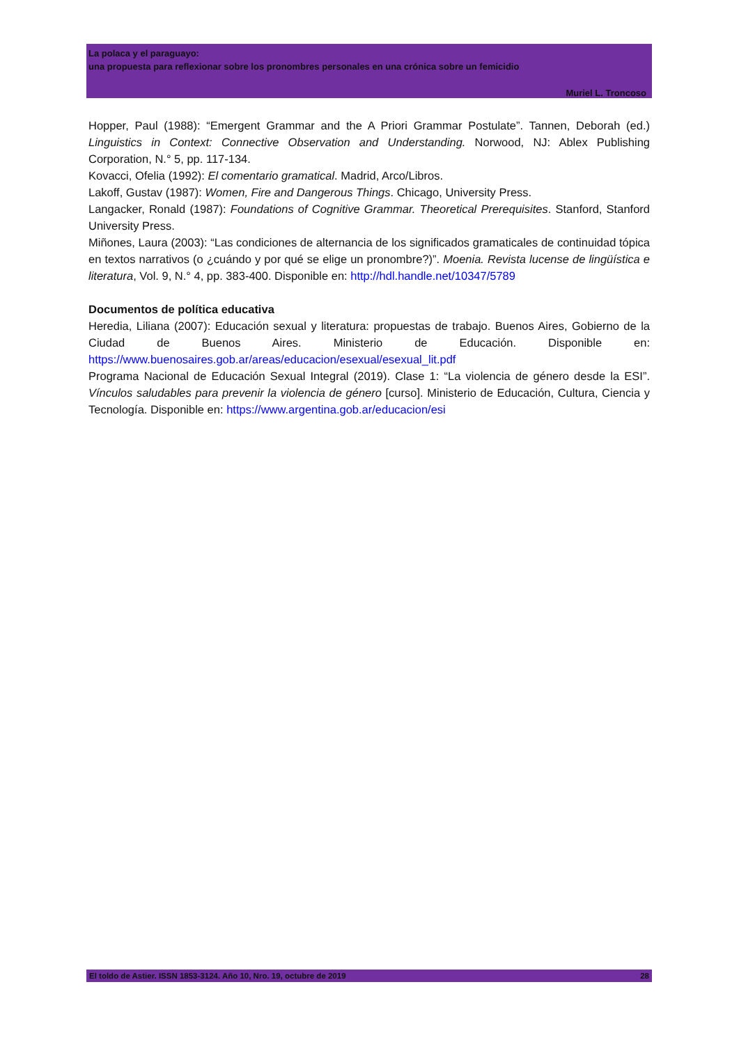La polaca y el paraguayo:
una propuesta para reflexionar sobre los pronombres personales en una crónica sobre un femicidio
Muriel L. Troncoso
Hopper, Paul (1988): “Emergent Grammar and the A Priori Grammar Postulate”. Tannen, Deborah (ed.) Linguistics in Context: Connective Observation and Understanding. Norwood, NJ: Ablex Publishing Corporation, N.° 5, pp. 117-134.
Kovacci, Ofelia (1992): El comentario gramatical. Madrid, Arco/Libros.
Lakoff, Gustav (1987): Women, Fire and Dangerous Things. Chicago, University Press.
Langacker, Ronald (1987): Foundations of Cognitive Grammar. Theoretical Prerequisites. Stanford, Stanford University Press.
Miñones, Laura (2003): “Las condiciones de alternancia de los significados gramaticales de continuidad tópica en textos narrativos (o ¿cuándo y por qué se elige un pronombre?)”. Moenia. Revista lucense de lingüística e literatura, Vol. 9, N.° 4, pp. 383-400. Disponible en: http://hdl.handle.net/10347/5789
Documentos de política educativa
Heredia, Liliana (2007): Educación sexual y literatura: propuestas de trabajo. Buenos Aires, Gobierno de la Ciudad de Buenos Aires. Ministerio de Educación. Disponible en: https://www.buenosaires.gob.ar/areas/educacion/esexual/esexual_lit.pdf
Programa Nacional de Educación Sexual Integral (2019). Clase 1: “La violencia de género desde la ESI”. Vínculos saludables para prevenir la violencia de género [curso]. Ministerio de Educación, Cultura, Ciencia y Tecnología. Disponible en: https://www.argentina.gob.ar/educacion/esi
El toldo de Astier. ISSN 1853-3124. Año 10, Nro. 19, octubre de 2019 28